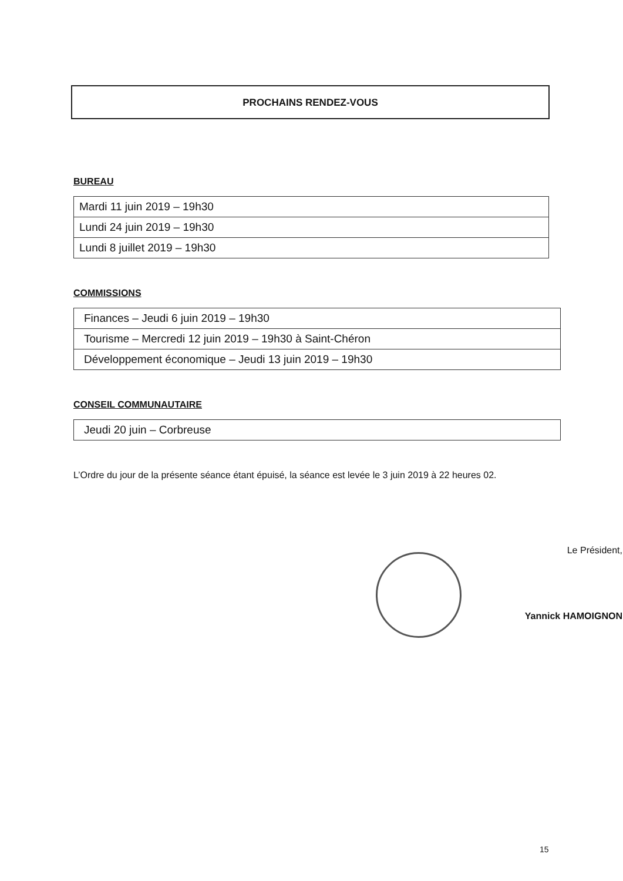PROCHAINS RENDEZ-VOUS
BUREAU
| Mardi 11 juin 2019 – 19h30 |
| Lundi 24 juin 2019 – 19h30 |
| Lundi 8 juillet 2019 – 19h30 |
COMMISSIONS
| Finances – Jeudi 6 juin 2019 – 19h30 |
| Tourisme – Mercredi 12 juin 2019 – 19h30 à Saint-Chéron |
| Développement économique – Jeudi 13 juin 2019 – 19h30 |
CONSEIL COMMUNAUTAIRE
| Jeudi 20 juin – Corbreuse |
L’Ordre du jour de la présente séance étant épuisé, la séance est levée le 3 juin 2019 à 22 heures 02.
Le Président,
Yannick HAMOIGNON
15